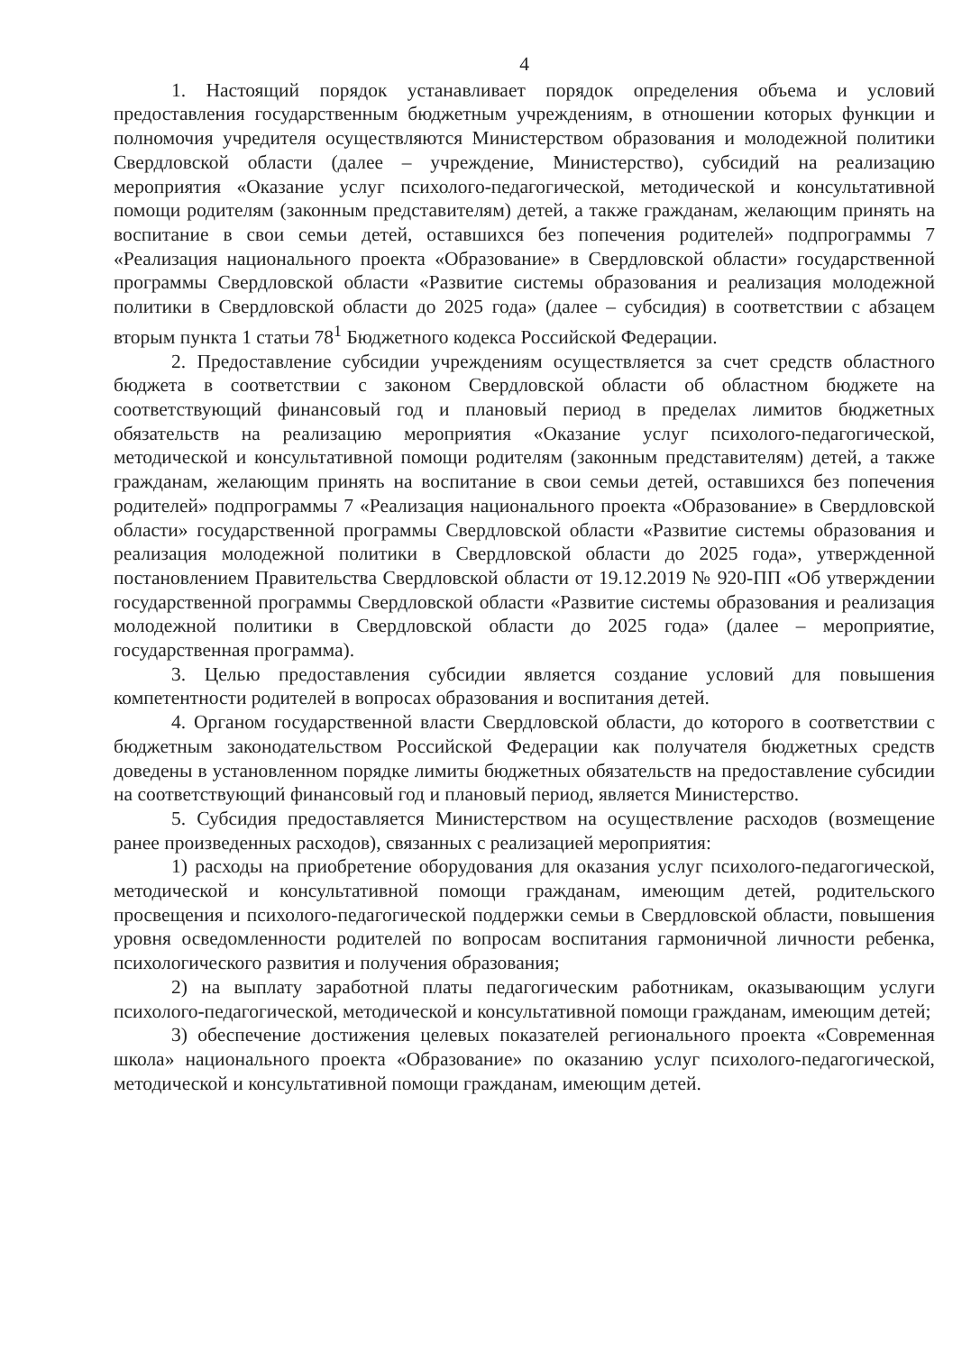4
1. Настоящий порядок устанавливает порядок определения объема и условий предоставления государственным бюджетным учреждениям, в отношении которых функции и полномочия учредителя осуществляются Министерством образования и молодежной политики Свердловской области (далее – учреждение, Министерство), субсидий на реализацию мероприятия «Оказание услуг психолого-педагогической, методической и консультативной помощи родителям (законным представителям) детей, а также гражданам, желающим принять на воспитание в свои семьи детей, оставшихся без попечения родителей» подпрограммы 7 «Реализация национального проекта «Образование» в Свердловской области» государственной программы Свердловской области «Развитие системы образования и реализация молодежной политики в Свердловской области до 2025 года» (далее – субсидия) в соответствии с абзацем вторым пункта 1 статьи 78<sup>1</sup> Бюджетного кодекса Российской Федерации.
2. Предоставление субсидии учреждениям осуществляется за счет средств областного бюджета в соответствии с законом Свердловской области об областном бюджете на соответствующий финансовый год и плановый период в пределах лимитов бюджетных обязательств на реализацию мероприятия «Оказание услуг психолого-педагогической, методической и консультативной помощи родителям (законным представителям) детей, а также гражданам, желающим принять на воспитание в свои семьи детей, оставшихся без попечения родителей» подпрограммы 7 «Реализация национального проекта «Образование» в Свердловской области» государственной программы Свердловской области «Развитие системы образования и реализация молодежной политики в Свердловской области до 2025 года», утвержденной постановлением Правительства Свердловской области от 19.12.2019 № 920-ПП «Об утверждении государственной программы Свердловской области «Развитие системы образования и реализация молодежной политики в Свердловской области до 2025 года» (далее – мероприятие, государственная программа).
3. Целью предоставления субсидии является создание условий для повышения компетентности родителей в вопросах образования и воспитания детей.
4. Органом государственной власти Свердловской области, до которого в соответствии с бюджетным законодательством Российской Федерации как получателя бюджетных средств доведены в установленном порядке лимиты бюджетных обязательств на предоставление субсидии на соответствующий финансовый год и плановый период, является Министерство.
5. Субсидия предоставляется Министерством на осуществление расходов (возмещение ранее произведенных расходов), связанных с реализацией мероприятия:
1) расходы на приобретение оборудования для оказания услуг психолого-педагогической, методической и консультативной помощи гражданам, имеющим детей, родительского просвещения и психолого-педагогической поддержки семьи в Свердловской области, повышения уровня осведомленности родителей по вопросам воспитания гармоничной личности ребенка, психологического развития и получения образования;
2) на выплату заработной платы педагогическим работникам, оказывающим услуги психолого-педагогической, методической и консультативной помощи гражданам, имеющим детей;
3) обеспечение достижения целевых показателей регионального проекта «Современная школа» национального проекта «Образование» по оказанию услуг психолого-педагогической, методической и консультативной помощи гражданам, имеющим детей.